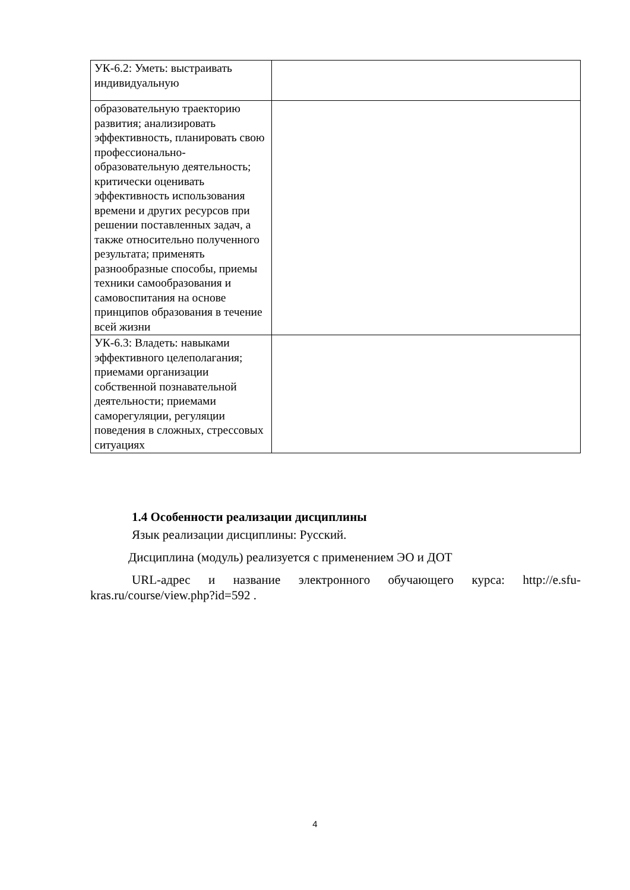| УК-6.2: Уметь: выстраивать индивидуальную | |
| образовательную траекторию развития; анализировать эффективность, планировать свою профессионально- образовательную деятельность; критически оценивать эффективность использования времени и других ресурсов при решении поставленных задач, а также относительно полученного результата; применять разнообразные способы, приемы техники самообразования и самовоспитания на основе принципов образования в течение всей жизни | |
| УК-6.3: Владеть: навыками эффективного целеполагания; приемами организации собственной познавательной деятельности; приемами саморегуляции, регуляции поведения в сложных, стрессовых ситуациях | |
1.4 Особенности реализации дисциплины
Язык реализации дисциплины: Русский.
Дисциплина (модуль) реализуется с применением ЭО и ДОТ
URL-адрес и название электронного обучающего курса: http://e.sfu-kras.ru/course/view.php?id=592 .
4